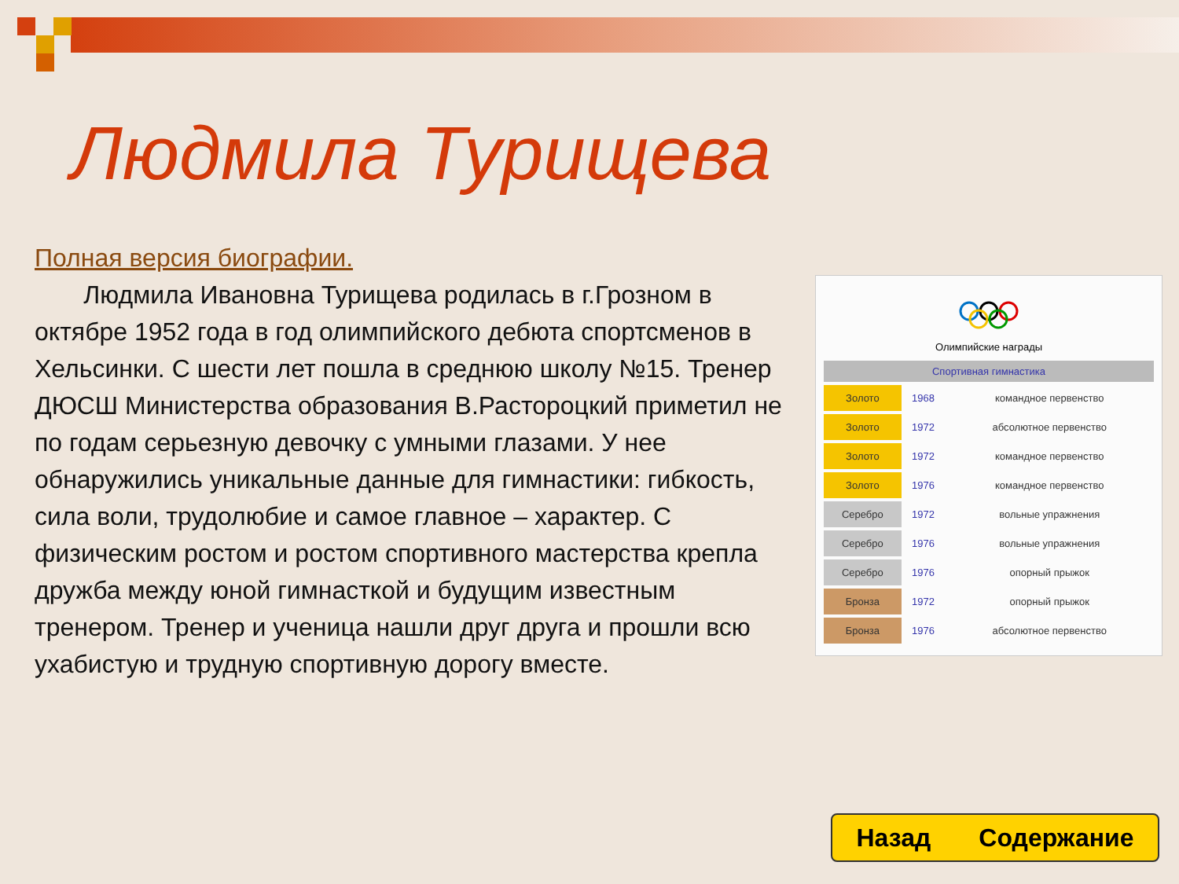Людмила Турищева
Полная версия биографии.
Людмила Ивановна Турищева родилась в г.Грозном в октябре 1952 года в год олимпийского дебюта спортсменов в Хельсинки. С шести лет пошла в среднюю школу №15. Тренер ДЮСШ Министерства образования В.Растороцкий приметил не по годам серьезную девочку с умными глазами. У нее обнаружились уникальные данные для гимнастики: гибкость, сила воли, трудолюбие и самое главное – характер. С физическим ростом и ростом спортивного мастерства крепла дружба между юной гимнасткой и будущим известным тренером. Тренер и ученица нашли друг друга и прошли всю ухабистую и трудную спортивную дорогу вместе.
Олимпийские награды
Спортивная гимнастика
| Золото | 1968 | командное первенство |
| Золото | 1972 | абсолютное первенство |
| Золото | 1972 | командное первенство |
| Золото | 1976 | командное первенство |
| Серебро | 1972 | вольные упражнения |
| Серебро | 1976 | вольные упражнения |
| Серебро | 1976 | опорный прыжок |
| Бронза | 1972 | опорный прыжок |
| Бронза | 1976 | абсолютное первенство |
Назад Содержание